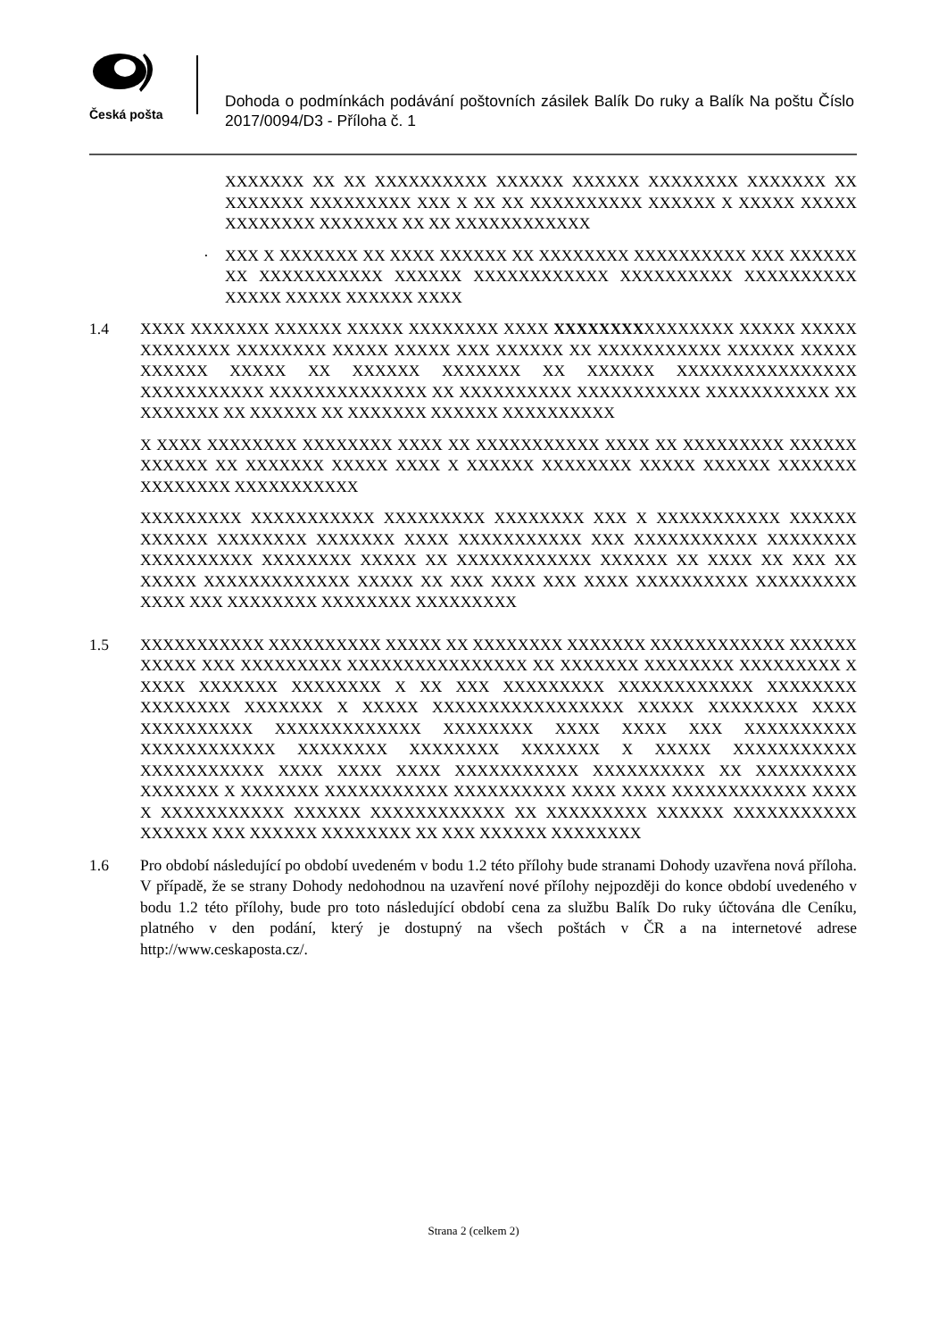Česká pošta
Dohoda o podmínkách podávání poštovních zásilek Balík Do ruky a Balík Na poštu Číslo 2017/0094/D3 - Příloha č. 1
XXXXXXX XX XX XXXXXXXXXX XXXXXX XXXXXX XXXXXXXX XXXXXXX XX XXXXXXX XXXXXXXXX XXX X XX XX XXXXXXXXXX XXXXXX X XXXXX XXXXX XXXXXXXX XXXXXXX XX XX XXXXXXXXXXXX
· XXX X XXXXXXX XX XXXX XXXXXX XX XXXXXXXX XXXXXXXXXX XXX XXXXXX XX XXXXXXXXXXX XXXXXX XXXXXXXXXXXX XXXXXXXXXX XXXXXXXXXX XXXXX XXXXX XXXXXX XXXX
1.4 XXXX XXXXXXX XXXXXX XXXXX XXXXXXXX XXXX XXXXXXXXXXXXXXXX XXXXX XXXXX XXXXXXXX XXXXXXXX XXXXX XXXXX XXX XXXXXX XX XXXXXXXXXXX XXXXXX XXXXX XXXXXX XXXXX XX XXXXXX XXXXXXX XX XXXXXX XXXXXXXXXXXXXXXX XXXXXXXXXXX XXXXXXXXXXXXXX XX XXXXXXXXXX XXXXXXXXXXX XXXXXXXXXXX XX XXXXXXX XX XXXXXX XX XXXXXXX XXXXXX XXXXXXXXXX
X XXXX XXXXXXXX XXXXXXXX XXXX XX XXXXXXXXXXX XXXX XX XXXXXXXXX XXXXXX XXXXXX XX XXXXXXX XXXXX XXXX X XXXXXX XXXXXXXX XXXXX XXXXXX XXXXXXX XXXXXXXX XXXXXXXXXXX
XXXXXXXXX XXXXXXXXXXX XXXXXXXXX XXXXXXXX XXX X XXXXXXXXXXX XXXXXX XXXXXX XXXXXXXX XXXXXXX XXXX XXXXXXXXXXX XXX XXXXXXXXXXX XXXXXXXX XXXXXXXXXX XXXXXXXX XXXXX XX XXXXXXXXXXXX XXXXXX XX XXXX XX XXX XX XXXXX XXXXXXXXXXXXX XXXXX XX XXX XXXX XXX XXXX XXXXXXXXXX XXXXXXXXX XXXX XXX XXXXXXXX XXXXXXXX XXXXXXXXX
1.5 XXXXXXXXXXX XXXXXXXXXX XXXXX XX XXXXXXXX XXXXXXX XXXXXXXXXXXX XXXXXX XXXXX XXX XXXXXXXXX XXXXXXXXXXXXXXXX XX XXXXXXX XXXXXXXX XXXXXXXXX X XXXX XXXXXXX XXXXXXXX X XX XXX XXXXXXXXX XXXXXXXXXXXX XXXXXXXX XXXXXXXX XXXXXXX X XXXXX XXXXXXXXXXXXXXXXX XXXXX XXXXXXXX XXXX XXXXXXXXXX XXXXXXXXXXXXX XXXXXXXX XXXX XXXX XXX XXXXXXXXXX XXXXXXXXXXXX XXXXXXXX XXXXXXXX XXXXXXX X XXXXX XXXXXXXXXXX XXXXXXXXXXX XXXX XXXX XXXX XXXXXXXXXXX XXXXXXXXXX XX XXXXXXXXX XXXXXXX X XXXXXXX XXXXXXXXXXX XXXXXXXXXX XXXX XXXX XXXXXXXXXXXX XXXX X XXXXXXXXXXX XXXXXX XXXXXXXXXXXX XX XXXXXXXXX XXXXXX XXXXXXXXXXX XXXXXX XXX XXXXXX XXXXXXXX XX XXX XXXXXX XXXXXXXX
1.6 Pro období následující po období uvedeném v bodu 1.2 této přílohy bude stranami Dohody uzavřena nová příloha. V případě, že se strany Dohody nedohodnou na uzavření nové přílohy nejpozději do konce období uvedeného v bodu 1.2 této přílohy, bude pro toto následující období cena za službu Balík Do ruky účtována dle Ceníku, platného v den podání, který je dostupný na všech poštách v ČR a na internetové adrese http://www.ceskaposta.cz/.
Strana 2 (celkem 2)